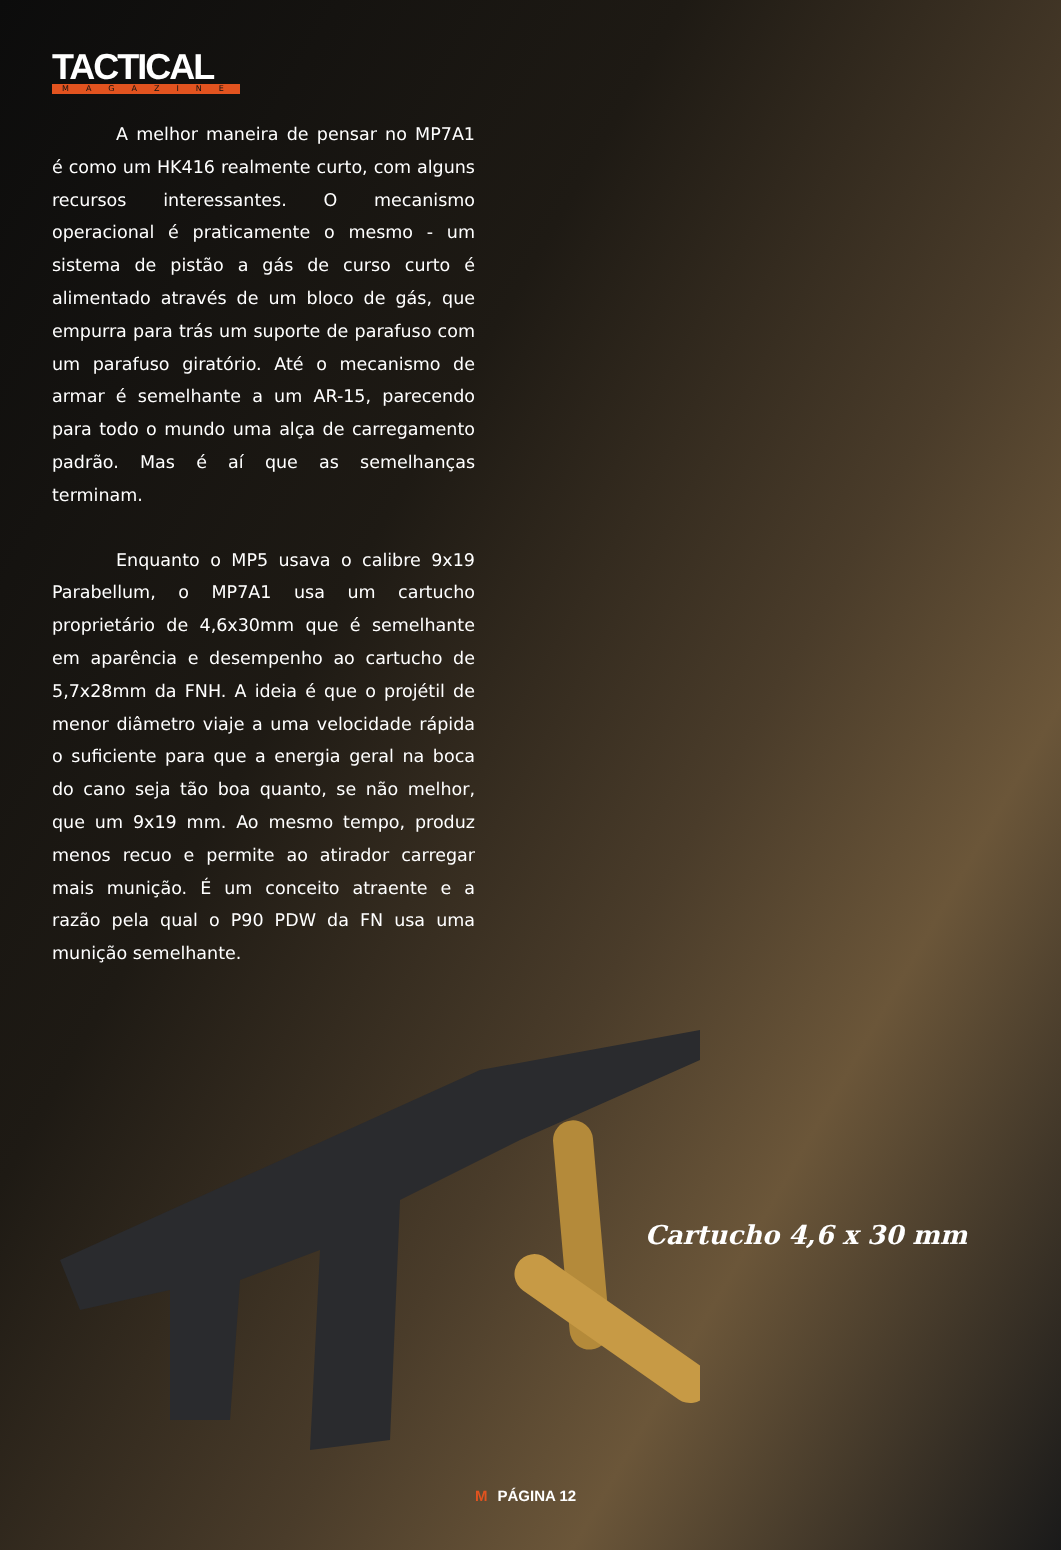TACTICAL
MAGAZINE
A melhor maneira de pensar no MP7A1 é como um HK416 realmente curto, com alguns recursos interessantes. O mecanismo operacional é praticamente o mesmo - um sistema de pistão a gás de curso curto é alimentado através de um bloco de gás, que empurra para trás um suporte de parafuso com um parafuso giratório. Até o mecanismo de armar é semelhante a um AR-15, parecendo para todo o mundo uma alça de carregamento padrão. Mas é aí que as semelhanças terminam.
Enquanto o MP5 usava o calibre 9x19 Parabellum, o MP7A1 usa um cartucho proprietário de 4,6x30mm que é semelhante em aparência e desempenho ao cartucho de 5,7x28mm da FNH. A ideia é que o projétil de menor diâmetro viaje a uma velocidade rápida o suficiente para que a energia geral na boca do cano seja tão boa quanto, se não melhor, que um 9x19 mm. Ao mesmo tempo, produz menos recuo e permite ao atirador carregar mais munição. É um conceito atraente e a razão pela qual o P90 PDW da FN usa uma munição semelhante.
Cartucho 4,6 x 30 mm
M PÁGINA 12